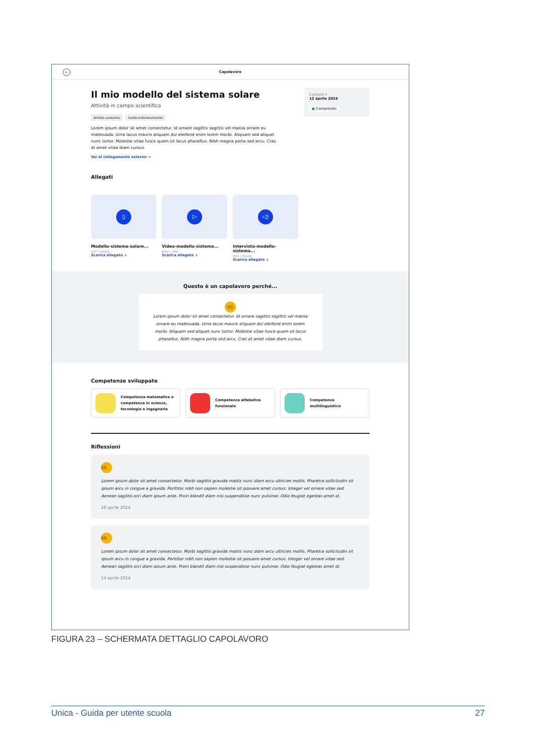←
Capolavoro
Caricato il
12 aprile 2024
● Completato
Il mio modello del sistema solare
Attività in campo scientifico
Ambito scolastico Svolto individualmente
Lorem ipsum dolor sit amet consectetur. Id ornare sagittis sagittis vel massa ornare eu malesuada. Urna lacus mauris aliquam dui eleifend enim lorem morbi. Aliquam sed aliquet nunc tortor. Molestie vitae fusce quam sit lacus phasellus. Nibh magna porta sed arcu. Cras at amet vitae diam cursus.
Vai al collegamento esterno →
Allegati
▯
Modello-sistema-solare...
PDF | 300KB
Scarica allegato ↓
▷
Video-modello-sistema...
MOV | 1MB
Scarica allegato ↓
◁)
Intervista-modello-sistema...
MP3 | 550KB
Scarica allegato ↓
Questo è un capolavoro perché...
66
Lorem ipsum dolor sit amet consectetur. Id ornare sagittis sagittis vel massa ornare eu malesuada. Urna lacus mauris aliquam dui eleifend enim lorem morbi. Aliquam sed aliquet nunc tortor. Molestie vitae fusce quam sit lacus phasellus. Nibh magna porta sed arcu. Cras at amet vitae diam cursus.
Competenze sviluppate
Competenza matematica e competenza in scienze, tecnologie e ingegneria
Competenza alfabetica funzionale
Competenza multilinguistica
Riflessioni
66
Lorem ipsum dolor sit amet consectetur. Morbi sagittis gravida mattis nunc diam arcu ultricies mollis. Pharetra sollicitudin sit ipsum arcu in congue a gravida. Porttitor nibh non sapien molestie sit posuere amet cursus. Integer vel ornare vitae sed. Aenean sagittis orci diam ipsum ante. Proin blandit diam nisi suspendisse nunc pulvinar. Odio feugiat egestas amet id.
28 aprile 2024
66
Lorem ipsum dolor sit amet consectetur. Morbi sagittis gravida mattis nunc diam arcu ultricies mollis. Pharetra sollicitudin sit ipsum arcu in congue a gravida. Porttitor nibh non sapien molestie sit posuere amet cursus. Integer vel ornare vitae sed. Aenean sagittis orci diam ipsum ante. Proin blandit diam nisi suspendisse nunc pulvinar. Odio feugiat egestas amet id.
14 aprile 2024
FIGURA 23 – SCHERMATA DETTAGLIO CAPOLAVORO
Unica - Guida per utente scuola 27